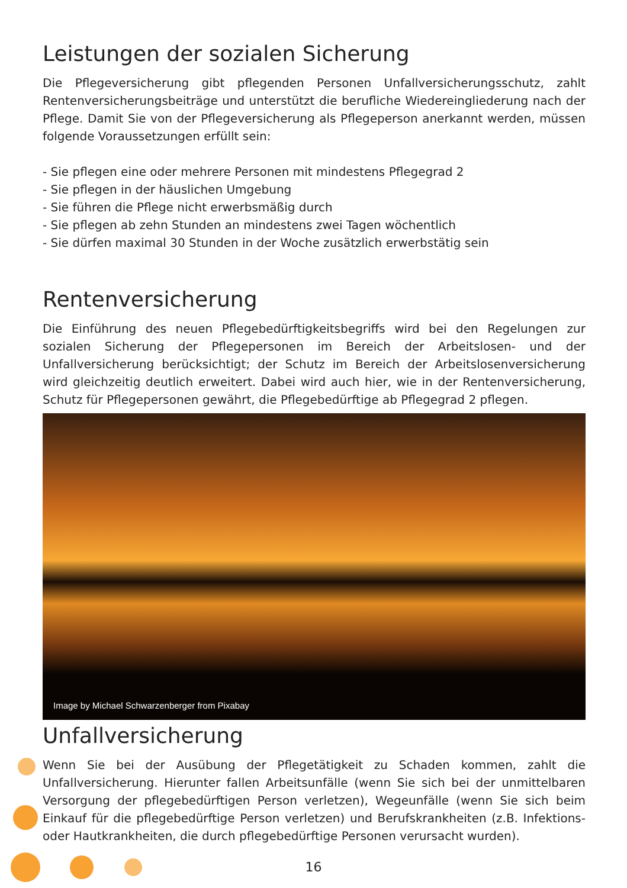Leistungen der sozialen Sicherung
Die Pflegeversicherung gibt pflegenden Personen Unfallversicherungsschutz, zahlt Rentenversicherungsbeiträge und unterstützt die berufliche Wiedereingliederung nach der Pflege. Damit Sie von der Pflegeversicherung als Pflegeperson anerkannt werden, müssen folgende Voraussetzungen erfüllt sein:
- Sie pflegen eine oder mehrere Personen mit mindestens Pflegegrad 2
- Sie pflegen in der häuslichen Umgebung
- Sie führen die Pflege nicht erwerbsmäßig durch
- Sie pflegen ab zehn Stunden an mindestens zwei Tagen wöchentlich
- Sie dürfen maximal 30 Stunden in der Woche zusätzlich erwerbstätig sein
Rentenversicherung
Die Einführung des neuen Pflegebedürftigkeitsbegriffs wird bei den Regelungen zur sozialen Sicherung der Pflegepersonen im Bereich der Arbeitslosen- und der Unfallversicherung berücksichtigt; der Schutz im Bereich der Arbeitslosenversicherung wird gleichzeitig deutlich erweitert. Dabei wird auch hier, wie in der Rentenversicherung, Schutz für Pflegepersonen gewährt, die Pflegebedürftige ab Pflegegrad 2 pflegen.
Image by Michael Schwarzenberger from Pixabay
Unfallversicherung
Wenn Sie bei der Ausübung der Pflegetätigkeit zu Schaden kommen, zahlt die Unfallversicherung. Hierunter fallen Arbeitsunfälle (wenn Sie sich bei der unmittelbaren Versorgung der pflegebedürftigen Person verletzen), Wegeunfälle (wenn Sie sich beim Einkauf für die pflegebedürftige Person verletzen) und Berufskrankheiten (z.B. Infektions- oder Hautkrankheiten, die durch pflegebedürftige Personen verursacht wurden).
16